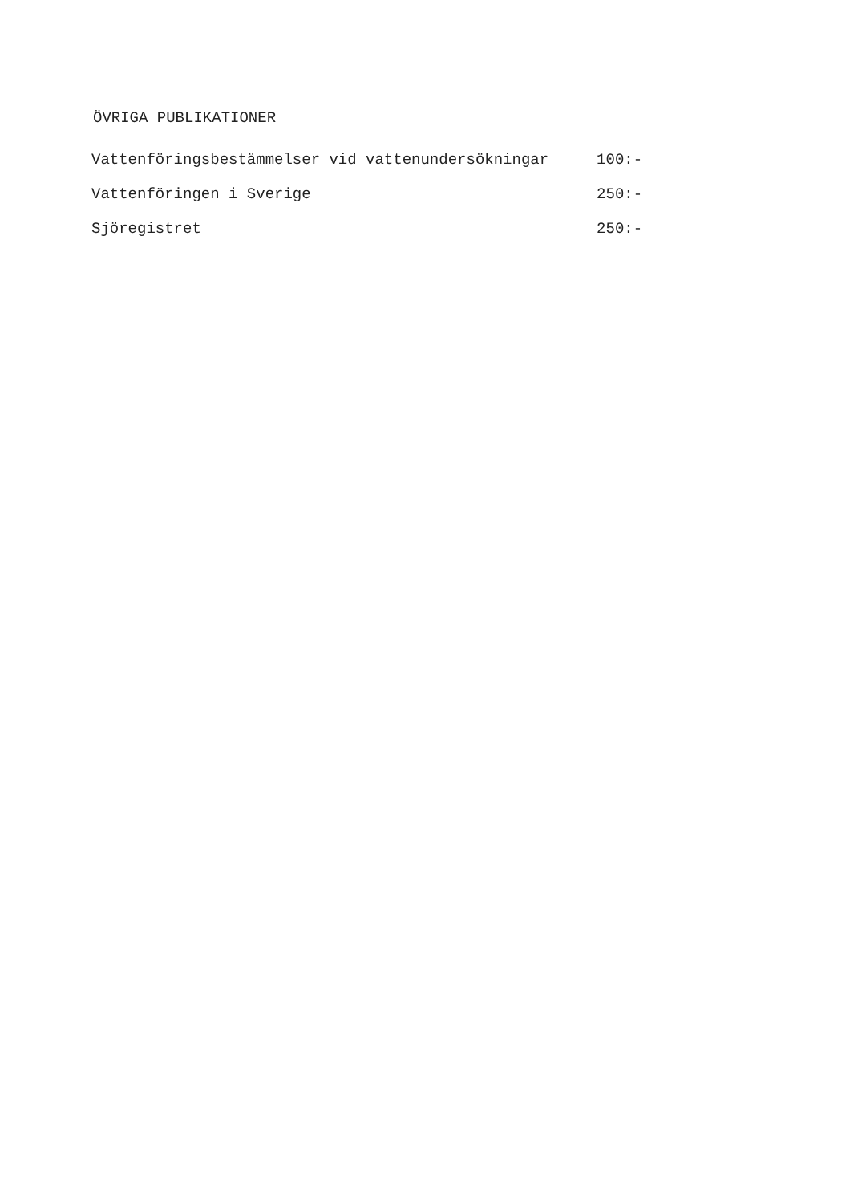ÖVRIGA PUBLIKATIONER
| Vattenföringsbestämmelser vid vattenundersökningar | 100:- |
| Vattenföringen i Sverige | 250:- |
| Sjöregistret | 250:- |